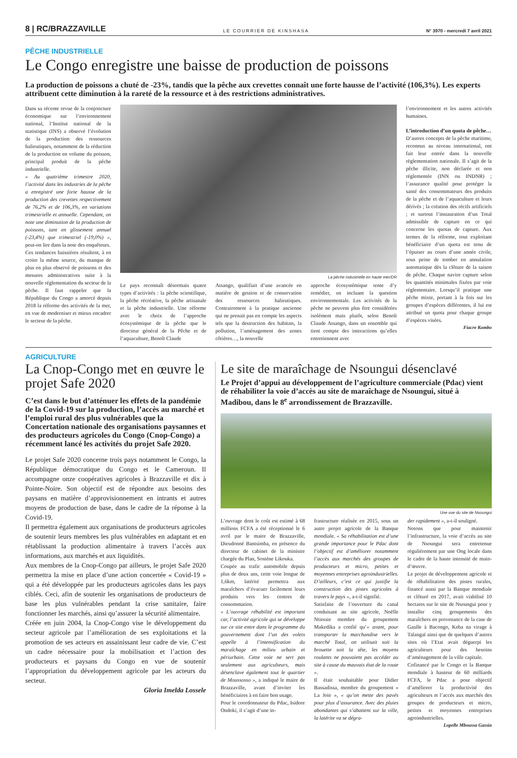8 | RC/BRAZZAVILLE LE COURRIER DE KINSHASA N° 3970 - mercredi 7 avril 2021
PÊCHE INDUSTRIELLE
Le Congo enregistre une baisse de production de poissons
La production de poissons a chuté de -23%, tandis que la pêche aux crevettes connaît une forte hausse de l’activité (106,3%). Les experts attribuent cette diminution à la rareté de la ressource et à des restrictions administratives.
Dans sa récente revue de la conjoncture économique sur l’environnement national, l’Institut national de la statistique (INS) a observé l’évolution de la production des ressources halieutiques, notamment de la réduction de la production en volume du poisson, principal produit de la pêche industrielle.
« Au quatrième trimestre 2020, l’activité dans les industries de la pêche a enregistré une forte hausse de la production des crevettes respectivement de 76,2% et de 106,3%, en variations trimestrielle et annuelle. Cependant, on note une diminution de la production de poissons, tant en glissement annuel (-23,4%) que trimestriel (-19,0%) », peut-on lire dans la note des enquêteurs.
Ces tendances baissières résultent, à en croire la même source, du manque de plus en plus observé de poissons et des mesures administratives suite à la nouvelle réglementation du secteur de la pêche. Il faut rappeler que la République du Congo a amorcé depuis 2018 la réforme des activités de la mer, en vue de moderniser et mieux encadrer le secteur de la pêche.
La pêche industrielle en haute mer/DR
Le pays reconnaît désormais quatre types d’activités : la pêche scientifique, la pêche récréative, la pêche artisanale et la pêche industrielle. Une réforme avec le choix de l’approche écosystémique de la pêche que le directeur général de la Pêche et de l’aquaculture, Benoît Claude
Atsango, qualifiait d’une avancée en matière de gestion et de conservation des ressources halieutiques. Contrairement à la pratique ancienne qui ne prenait pas en compte les aspects tels que la destruction des habitats, la pollution, l’aménagement des zones côtières…, la nouvelle
approche écosystémique tente d’y remédier, en incluant la question environnementale. Les activités de la pêche ne peuvent plus être considérées isolément mais plutôt, selon Benoît Claude Atsango, dans un ensemble qui tient compte des interactions qu’elles entretiennent avec
l’environnement et les autres activités humaines.
L’introduction d’un quota de pêche…
D’autres concepts de la pêche maritime, reconnus au niveau international, ont fait leur entrée dans la nouvelle règlementation nationale. Il s’agit de la pêche illicite, non déclarée et non réglementée (INN ou INDNR) ; l’assurance qualité pour protéger la santé des consommateurs des produits de la pêche et de l’aquaculture et leurs dérivés ; la création des récifs artificiels ; et surtout l’instauration d’un Total admissible de capture en ce qui concerne les quotas de capture. Aux termes de la réforme, tout exploitant bénéficiaire d’un quota est tenu de l’épuiser au cours d’une année civile, sous peine de tomber en annulation automatique dès la clôture de la saison de pêche. Chaque navire capture selon les quantités minimales fixées par voie réglementaire. Lorsqu’il pratique une pêche mixte, portant à la fois sur les groupes d’espèces différentes, il lui est attribué un quota pour chaque groupe d’espèces visées.
Fiacre Kombo
AGRICULTURE
La Cnop-Congo met en œuvre le projet Safe 2020
C’est dans le but d’atténuer les effets de la pandémie de la Covid-19 sur la production, l’accès au marché et l’emploi rural des plus vulnérables que la Concertation nationale des organisations paysannes et des producteurs agricoles du Congo (Cnop-Congo) a récemment lancé les activités du projet Safe 2020.
Le projet Safe 2020 concerne trois pays notamment le Congo, la République démocratique du Congo et le Cameroun. Il accompagne onze coopératives agricoles à Brazzaville et dix à Pointe-Noire. Son objectif est de répondre aux besoins des paysans en matière d’approvisionnement en intrants et autres moyens de production de base, dans le cadre de la réponse à la Covid-19.
Il permettra également aux organisations de producteurs agricoles de soutenir leurs membres les plus vulnérables en adaptant et en rétablissant la production alimentaire à travers l’accès aux informations, aux marchés et aux liquidités.
Aux membres de la Cnop-Congo par ailleurs, le projet Safe 2020 permettra la mise en place d’une action concertée « Covid-19 » qui a été développée par les producteurs agricoles dans les pays ciblés. Ceci, afin de soutenir les organisations de producteurs de base les plus vulnérables pendant la crise sanitaire, faire fonctionner les marchés, ainsi qu’assurer la sécurité alimentaire.
Créée en juin 2004, la Cnop-Congo vise le développement du secteur agricole par l’amélioration de ses exploitations et la promotion de ses acteurs en assainissant leur cadre de vie. C’est un cadre nécessaire pour la mobilisation et l’action des producteurs et paysans du Congo en vue de soutenir l’appropriation du développement agricole par les acteurs du secteur.
Gloria Imelda Lossele
Le site de maraîchage de Nsoungui désenclavé
Le Projet d’appui au développement de l’agriculture commerciale (Pdac) vient de réhabiliter la voie d’accès au site de maraîchage de Nsoungui, situé à Madibou, dans le 8<sup>e</sup> arrondissement de Brazzaville.
Une vue du site de Nsoungui
L’ouvrage dont le coût est estimé à 68 millions FCFA a été réceptionné le 6 avril par le maire de Brazzaville, Dieudonné Bantsimba, en présence du directeur de cabinet de la ministre chargée du Plan, Sostène Likouka.
Coupée au trafic automobile depuis plus de deux ans, cette voie longue de 1,6km, latérité permettra aux maraîchers d’évacuer facilement leurs produits vers les centres de consommation.
« L’ouvrage réhabilité est important car, l’activité agricole qui se développe sur ce site entre dans le programme du gouvernement dont l’un des volets appelle à l’intensification du maraîchage en milieu urbain et périurbain. Cette voie ne sert pas seulement aux agriculteurs, mais désenclave également tout le quartier de Moussosso », a indiqué le maire de Brazzaville, avant d’inviter les bénéficiaires à en faire bon usage.
Pour le coordonnateur du Pdac, Isidore Ondoki, il s’agit d’une in-
frastructure réalisée en 2015, sous un autre projet agricole de la Banque mondiale. « Sa réhabilitation est d’une grande importance pour le Pdac dont l’objectif est d’améliorer notamment l’accès aux marchés des groupes de producteurs et micro, petites et moyennes entreprises agroindustrielles. D’ailleurs, c’est ce qui justifie la construction des pistes agricoles à travers le pays », a-t-il signifié.
Satisfaite de l’ouverture du canal conduisant au site agricole, Noëlle Ntiessie membre du groupement Makedika a confié qu’« avant, pour transporter la marchandise vers le marché Total, on utilisait soit la brouette soit la tête, les moyens roulants ne pouvaient pas accéder au site à cause du mauvais état de la route ».
Il était souhaitable pour Didier Bassadissa, membre du groupement « La Joie », « qu’on mette des pavés pour plus d’assurance. Avec des pluies abondantes qui s’abattent sur la ville, la latérite va se dégra-
der rapidement », a-t-il souligné.
Notons que pour maintenir l’infrastructure, la voie d’accès au site de Nsoungui sera entretenue régulièrement par une Ong locale dans le cadre de la haute intensité de main-d’œuvre.
Le projet de développement agricole et de réhabilitation des pistes rurales, financé aussi par la Banque mondiale et clôturé en 2017, avait viabilisé 10 hectares sur le site de Nsoungui pour y installer cinq groupements des maraîchers en provenance de la case de Gaulle à Bacongo, Keba na virage à Talangaï ainsi que de quelques d’autres sites où l’Etat avait déguerpi les agriculteurs pour des besoins d’aménagement de la ville capitale.
Cofinancé par le Congo et la Banque mondiale à hauteur de 60 milliards FCFA, le Pdac a pour objectif d’améliorer la productivité des agriculteurs et l’accès aux marchés des groupes de producteurs et micro, petites et moyennes entreprises agroindustrielles.
Lopelle Mboussa Gassia